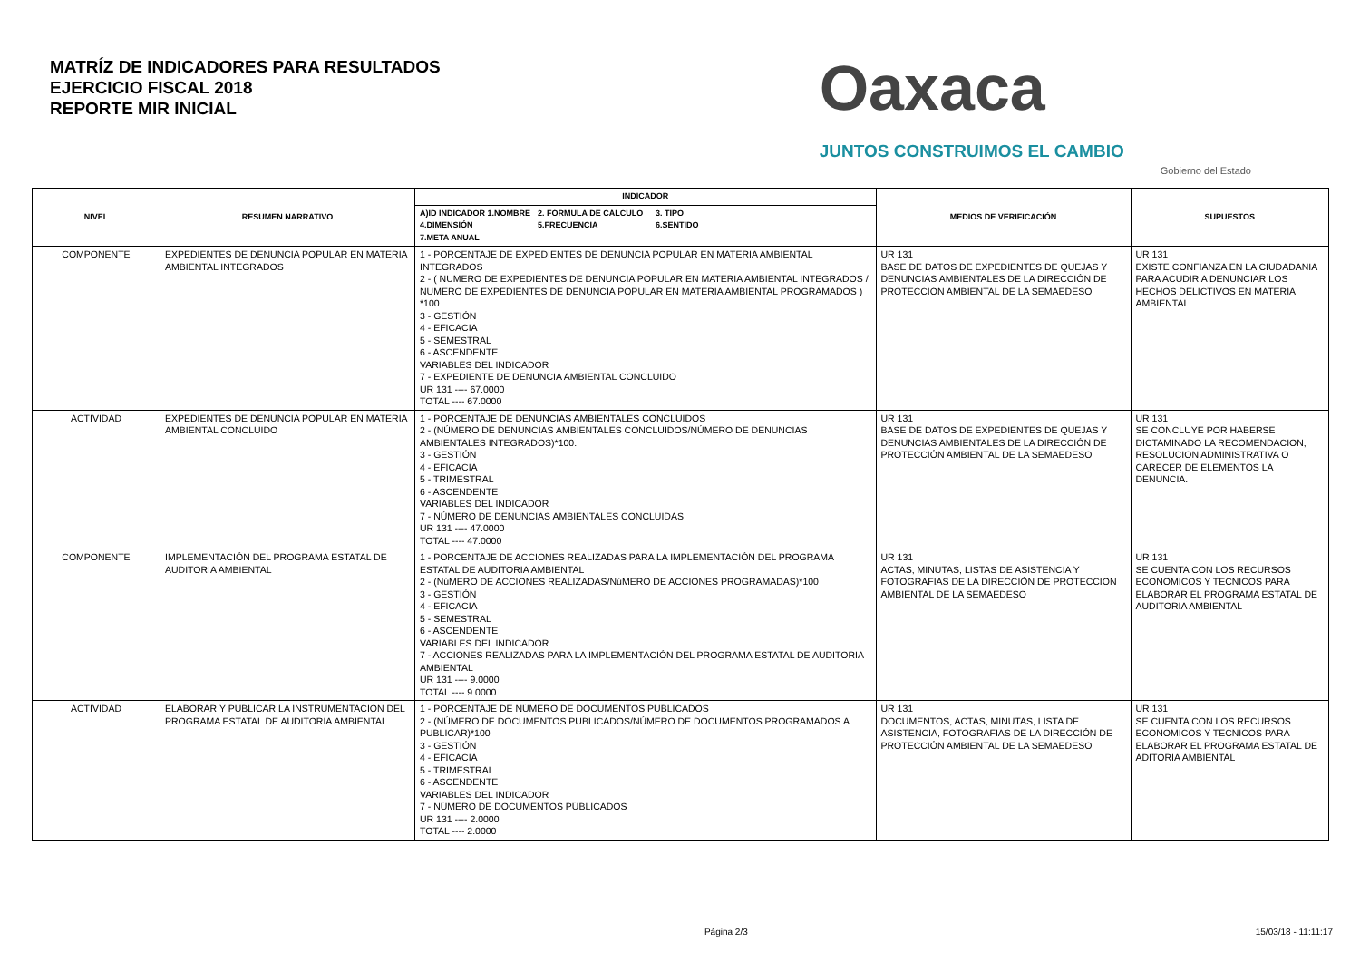MATRÍZ DE INDICADORES PARA RESULTADOS
EJERCICIO FISCAL 2018
REPORTE MIR INICIAL
Oaxaca
JUNTOS CONSTRUIMOS EL CAMBIO
Gobierno del Estado
| NIVEL | RESUMEN NARRATIVO | INDICADOR | MEDIOS DE VERIFICACIÓN | SUPUESTOS |
| --- | --- | --- | --- | --- |
| | | A)ID INDICADOR 1.NOMBRE 2. FÓRMULA DE CÁLCULO 3. TIPO 4.DIMENSIÓN 5.FRECUENCIA 6.SENTIDO 7.META ANUAL | | |
| COMPONENTE | EXPEDIENTES DE DENUNCIA POPULAR EN MATERIA AMBIENTAL INTEGRADOS | 1 - PORCENTAJE DE EXPEDIENTES DE DENUNCIA POPULAR EN MATERIA AMBIENTAL INTEGRADOS 2 - ( NUMERO DE EXPEDIENTES DE DENUNCIA POPULAR EN MATERIA AMBIENTAL INTEGRADOS / NUMERO DE EXPEDIENTES DE DENUNCIA POPULAR EN MATERIA AMBIENTAL PROGRAMADOS ) *100 3 - GESTIÓN 4 - EFICACIA 5 - SEMESTRAL 6 - ASCENDENTE VARIABLES DEL INDICADOR 7 - EXPEDIENTE DE DENUNCIA AMBIENTAL CONCLUIDO UR 131 ---- 67.0000 TOTAL ---- 67.0000 | UR 131 BASE DE DATOS DE EXPEDIENTES DE QUEJAS Y DENUNCIAS AMBIENTALES DE LA DIRECCIÓN DE PROTECCIÓN AMBIENTAL DE LA SEMAEDESO | UR 131 EXISTE CONFIANZA EN LA CIUDADANIA PARA ACUDIR A DENUNCIAR LOS HECHOS DELICTIVOS EN MATERIA AMBIENTAL |
| ACTIVIDAD | EXPEDIENTES DE DENUNCIA POPULAR EN MATERIA AMBIENTAL CONCLUIDO | 1 - PORCENTAJE DE DENUNCIAS AMBIENTALES CONCLUIDOS 2 - (NÚMERO DE DENUNCIAS AMBIENTALES CONCLUIDOS/NÚMERO DE DENUNCIAS AMBIENTALES INTEGRADOS)*100. 3 - GESTIÓN 4 - EFICACIA 5 - TRIMESTRAL 6 - ASCENDENTE VARIABLES DEL INDICADOR 7 - NÚMERO DE DENUNCIAS AMBIENTALES CONCLUIDAS UR 131 ---- 47.0000 TOTAL ---- 47.0000 | UR 131 BASE DE DATOS DE EXPEDIENTES DE QUEJAS Y DENUNCIAS AMBIENTALES DE LA DIRECCIÓN DE PROTECCIÓN AMBIENTAL DE LA SEMAEDESO | UR 131 SE CONCLUYE POR HABERSE DICTAMINADO LA RECOMENDACION, RESOLUCION ADMINISTRATIVA O CARECER DE ELEMENTOS LA DENUNCIA. |
| COMPONENTE | IMPLEMENTACIÓN DEL PROGRAMA ESTATAL DE AUDITORIA AMBIENTAL | 1 - PORCENTAJE DE ACCIONES REALIZADAS PARA LA IMPLEMENTACIÓN DEL PROGRAMA ESTATAL DE AUDITORIA AMBIENTAL 2 - (NúMERO DE ACCIONES REALIZADAS/NúMERO DE ACCIONES PROGRAMADAS)*100 3 - GESTIÓN 4 - EFICACIA 5 - SEMESTRAL 6 - ASCENDENTE VARIABLES DEL INDICADOR 7 - ACCIONES REALIZADAS PARA LA IMPLEMENTACIÓN DEL PROGRAMA ESTATAL DE AUDITORIA AMBIENTAL UR 131 ---- 9.0000 TOTAL ---- 9.0000 | UR 131 ACTAS, MINUTAS, LISTAS DE ASISTENCIA Y FOTOGRAFIAS DE LA DIRECCIÓN DE PROTECCION AMBIENTAL DE LA SEMAEDESO | UR 131 SE CUENTA CON LOS RECURSOS ECONOMICOS Y TECNICOS PARA ELABORAR EL PROGRAMA ESTATAL DE AUDITORIA AMBIENTAL |
| ACTIVIDAD | ELABORAR Y PUBLICAR LA INSTRUMENTACION DEL PROGRAMA ESTATAL DE AUDITORIA AMBIENTAL. | 1 - PORCENTAJE DE NÚMERO DE DOCUMENTOS PUBLICADOS 2 - (NÚMERO DE DOCUMENTOS PUBLICADOS/NÚMERO DE DOCUMENTOS PROGRAMADOS A PUBLICAR)*100 3 - GESTIÓN 4 - EFICACIA 5 - TRIMESTRAL 6 - ASCENDENTE VARIABLES DEL INDICADOR 7 - NÚMERO DE DOCUMENTOS PÚBLICADOS UR 131 ---- 2.0000 TOTAL ---- 2.0000 | UR 131 DOCUMENTOS, ACTAS, MINUTAS, LISTA DE ASISTENCIA, FOTOGRAFIAS DE LA DIRECCIÓN DE PROTECCIÓN AMBIENTAL DE LA SEMAEDESO | UR 131 SE CUENTA CON LOS RECURSOS ECONOMICOS Y TECNICOS PARA ELABORAR EL PROGRAMA ESTATAL DE ADITORIA AMBIENTAL |
Página 2/3 15/03/18 - 11:11:17